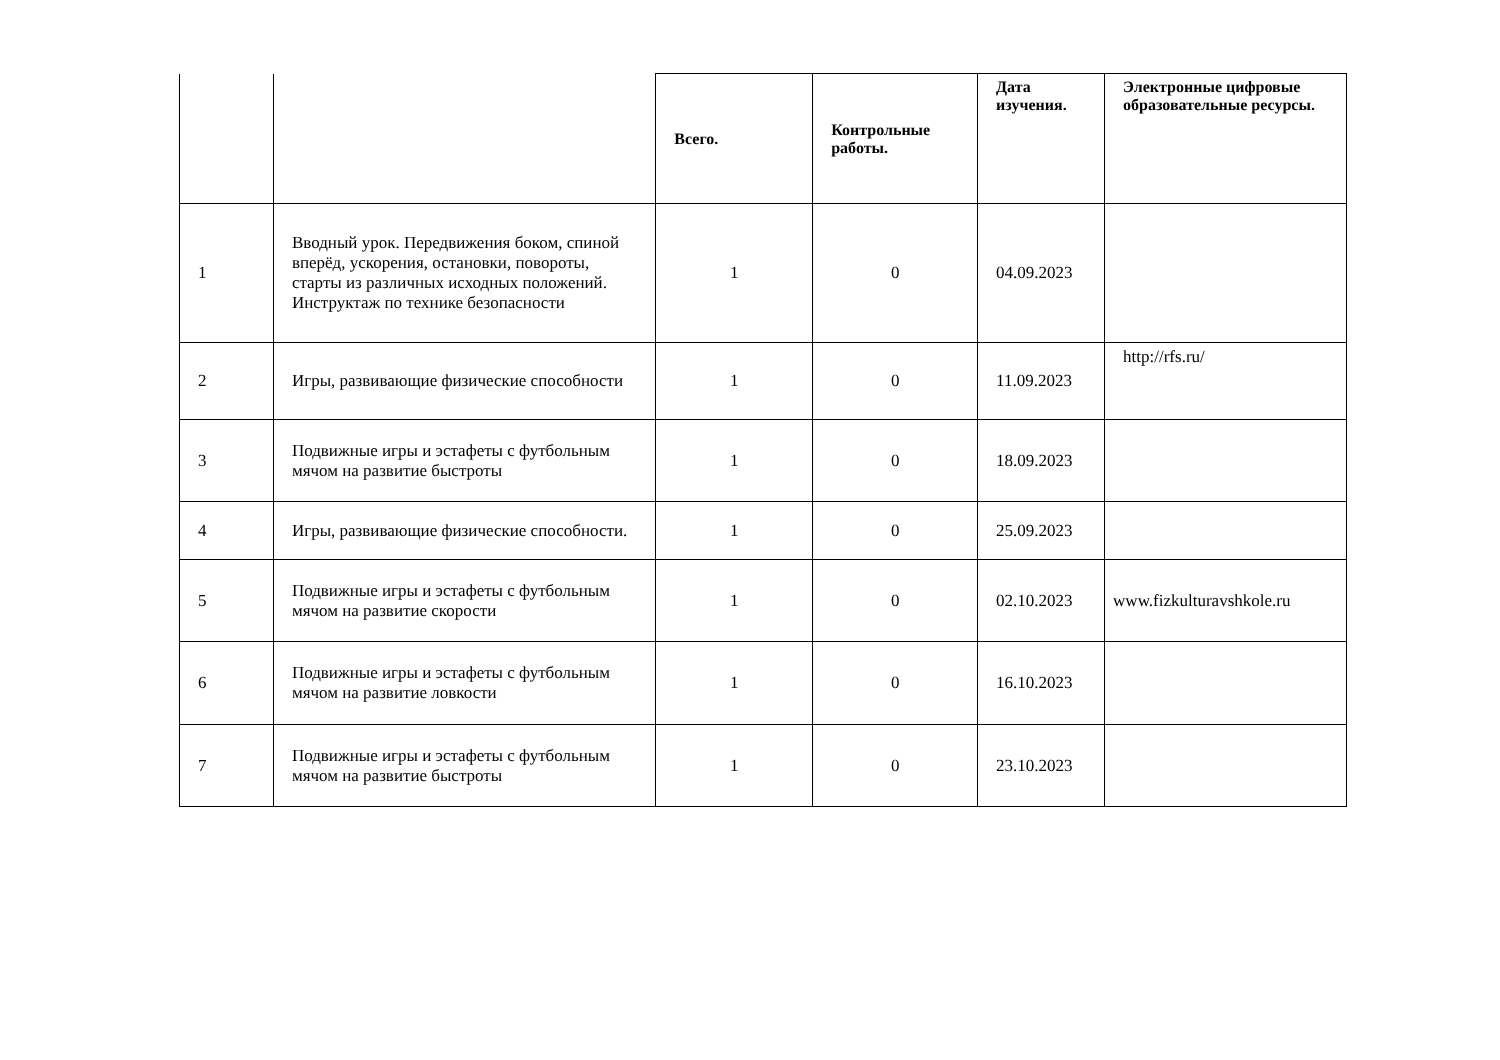| | | Всего. | Контрольные работы. | Дата изучения. | Электронные цифровые образовательные ресурсы. |
| --- | --- | --- | --- | --- | --- |
| 1 | Вводный урок. Передвижения боком, спиной вперёд, ускорения, остановки, повороты, старты из различных исходных положений. Инструктаж по технике безопасности | 1 | 0 | 04.09.2023 | |
| 2 | Игры, развивающие физические способности | 1 | 0 | 11.09.2023 | http://rfs.ru/ |
| 3 | Подвижные игры и эстафеты с футбольным мячом на развитие быстроты | 1 | 0 | 18.09.2023 | |
| 4 | Игры, развивающие физические способности. | 1 | 0 | 25.09.2023 | |
| 5 | Подвижные игры и эстафеты с футбольным мячом на развитие скорости | 1 | 0 | 02.10.2023 | www.fizkulturavshkole.ru |
| 6 | Подвижные игры и эстафеты с футбольным мячом на развитие ловкости | 1 | 0 | 16.10.2023 | |
| 7 | Подвижные игры и эстафеты с футбольным мячом на развитие быстроты | 1 | 0 | 23.10.2023 | |